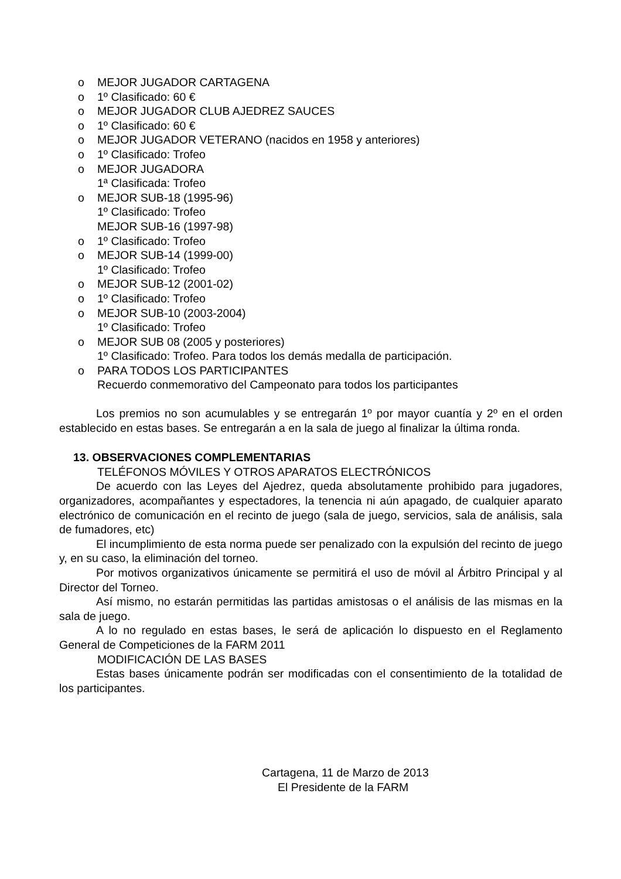o MEJOR JUGADOR CARTAGENA
o 1º Clasificado: 60 €
o MEJOR JUGADOR CLUB AJEDREZ SAUCES
o 1º Clasificado: 60 €
o MEJOR JUGADOR VETERANO (nacidos en 1958 y anteriores)
o 1º Clasificado: Trofeo
o MEJOR JUGADORA
1ª Clasificada: Trofeo
o MEJOR SUB-18 (1995-96)
1º Clasificado: Trofeo
MEJOR SUB-16 (1997-98)
o 1º Clasificado: Trofeo
o MEJOR SUB-14 (1999-00)
1º Clasificado: Trofeo
o MEJOR SUB-12 (2001-02)
o 1º Clasificado: Trofeo
o MEJOR SUB-10 (2003-2004)
1º Clasificado: Trofeo
o MEJOR SUB 08 (2005 y posteriores)
1º Clasificado: Trofeo. Para todos los demás medalla de participación.
o PARA TODOS LOS PARTICIPANTES
Recuerdo conmemorativo del Campeonato para todos los participantes
Los premios no son acumulables y se entregarán 1º por mayor cuantía y 2º en el orden establecido en estas bases. Se entregarán a en la sala de juego al finalizar la última ronda.
13. OBSERVACIONES COMPLEMENTARIAS
TELÉFONOS MÓVILES Y OTROS APARATOS ELECTRÓNICOS
De acuerdo con las Leyes del Ajedrez, queda absolutamente prohibido para jugadores, organizadores, acompañantes y espectadores, la tenencia ni aún apagado, de cualquier aparato electrónico de comunicación en el recinto de juego (sala de juego, servicios, sala de análisis, sala de fumadores, etc)
El incumplimiento de esta norma puede ser penalizado con la expulsión del recinto de juego y, en su caso, la eliminación del torneo.
Por motivos organizativos únicamente se permitirá el uso de móvil al Árbitro Principal y al Director del Torneo.
Así mismo, no estarán permitidas las partidas amistosas o el análisis de las mismas en la sala de juego.
A lo no regulado en estas bases, le será de aplicación lo dispuesto en el Reglamento General de Competiciones de la FARM 2011
MODIFICACIÓN DE LAS BASES
Estas bases únicamente podrán ser modificadas con el consentimiento de la totalidad de los participantes.
Cartagena, 11 de Marzo de 2013
El Presidente de la FARM